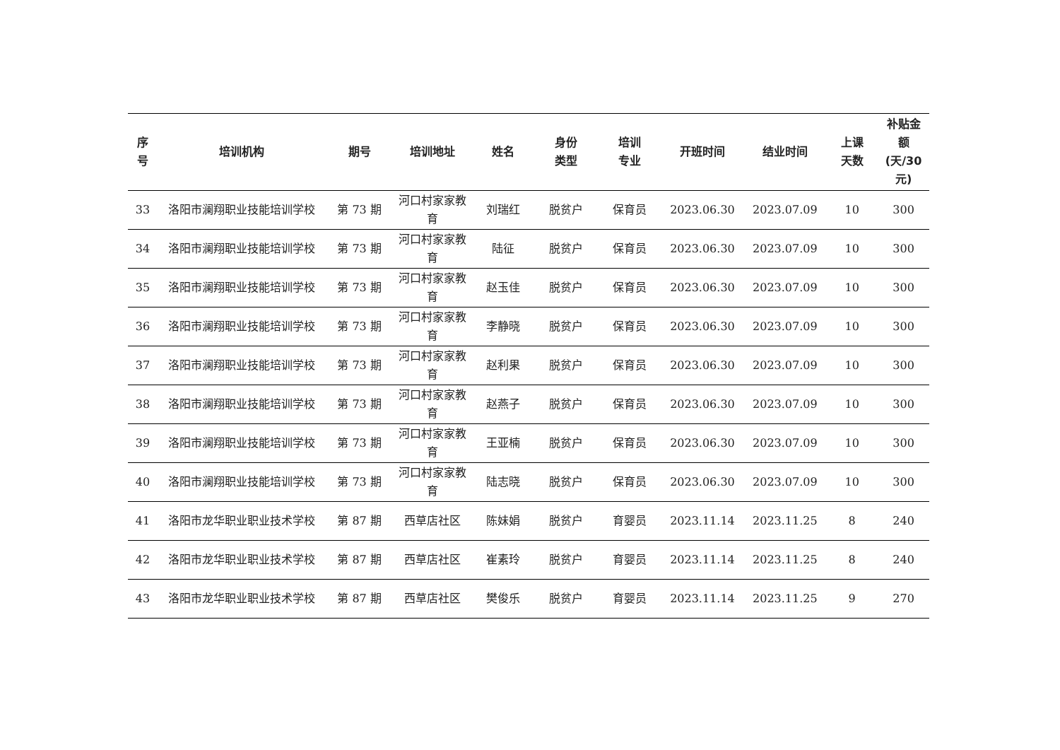| 序 号 | 培训机构 | 期号 | 培训地址 | 姓名 | 身份 类型 | 培训 专业 | 开班时间 | 结业时间 | 上课 天数 | 补贴金 额 (天/30 元) |
| --- | --- | --- | --- | --- | --- | --- | --- | --- | --- | --- |
| 33 | 洛阳市澜翔职业技能培训学校 | 第 73 期 | 河口村家家教育 | 刘瑞红 | 脱贫户 | 保育员 | 2023.06.30 | 2023.07.09 | 10 | 300 |
| 34 | 洛阳市澜翔职业技能培训学校 | 第 73 期 | 河口村家家教育 | 陆征 | 脱贫户 | 保育员 | 2023.06.30 | 2023.07.09 | 10 | 300 |
| 35 | 洛阳市澜翔职业技能培训学校 | 第 73 期 | 河口村家家教育 | 赵玉佳 | 脱贫户 | 保育员 | 2023.06.30 | 2023.07.09 | 10 | 300 |
| 36 | 洛阳市澜翔职业技能培训学校 | 第 73 期 | 河口村家家教育 | 李静晓 | 脱贫户 | 保育员 | 2023.06.30 | 2023.07.09 | 10 | 300 |
| 37 | 洛阳市澜翔职业技能培训学校 | 第 73 期 | 河口村家家教育 | 赵利果 | 脱贫户 | 保育员 | 2023.06.30 | 2023.07.09 | 10 | 300 |
| 38 | 洛阳市澜翔职业技能培训学校 | 第 73 期 | 河口村家家教育 | 赵燕子 | 脱贫户 | 保育员 | 2023.06.30 | 2023.07.09 | 10 | 300 |
| 39 | 洛阳市澜翔职业技能培训学校 | 第 73 期 | 河口村家家教育 | 王亚楠 | 脱贫户 | 保育员 | 2023.06.30 | 2023.07.09 | 10 | 300 |
| 40 | 洛阳市澜翔职业技能培训学校 | 第 73 期 | 河口村家家教育 | 陆志晓 | 脱贫户 | 保育员 | 2023.06.30 | 2023.07.09 | 10 | 300 |
| 41 | 洛阳市龙华职业职业技术学校 | 第 87 期 | 西草店社区 | 陈妹娟 | 脱贫户 | 育婴员 | 2023.11.14 | 2023.11.25 | 8 | 240 |
| 42 | 洛阳市龙华职业职业技术学校 | 第 87 期 | 西草店社区 | 崔素玲 | 脱贫户 | 育婴员 | 2023.11.14 | 2023.11.25 | 8 | 240 |
| 43 | 洛阳市龙华职业职业技术学校 | 第 87 期 | 西草店社区 | 樊俊乐 | 脱贫户 | 育婴员 | 2023.11.14 | 2023.11.25 | 9 | 270 |